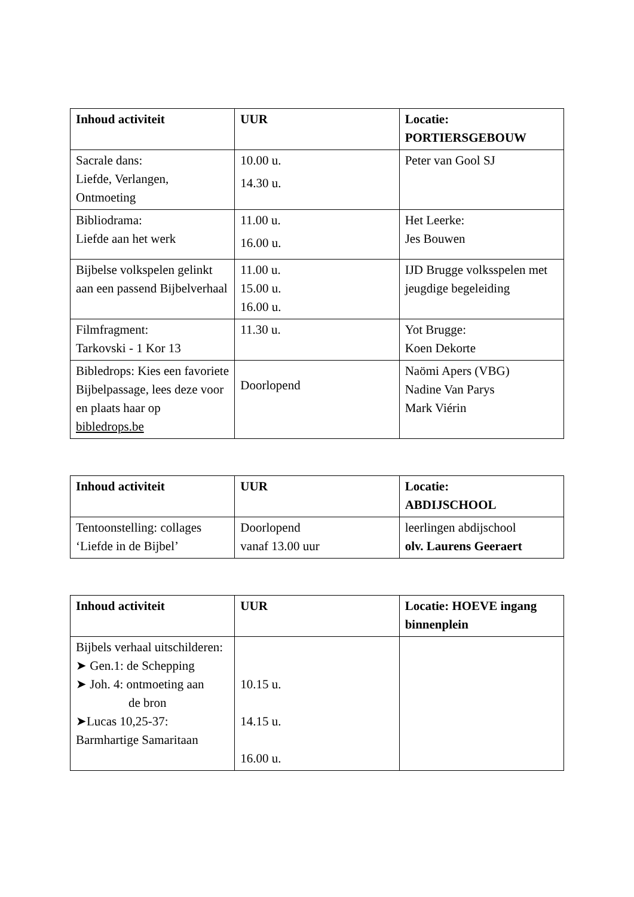| Inhoud activiteit | UUR | Locatie: PORTIERSGEBOUW |
| --- | --- | --- |
| Sacrale dans: Liefde, Verlangen, Ontmoeting | 10.00 u. 14.30 u. | Peter van Gool SJ |
| Bibliodrama: Liefde aan het werk | 11.00 u. 16.00 u. | Het Leerke: Jes Bouwen |
| Bijbelse volkspelen gelinkt aan een passend Bijbelverhaal | 11.00 u. 15.00 u. 16.00 u. | IJD Brugge volksspelen met jeugdige begeleiding |
| Filmfragment: Tarkovski - 1 Kor 13 | 11.30 u. | Yot Brugge: Koen Dekorte |
| Bibledrops: Kies een favoriete Bijbelpassage, lees deze voor en plaats haar op bibledrops.be | Doorlopend | Naömi Apers (VBG) Nadine Van Parys Mark Viérin |
| Inhoud activiteit | UUR | Locatie: ABDIJSCHOOL |
| --- | --- | --- |
| Tentoonstelling: collages ‘Liefde in de Bijbel’ | Doorlopend vanaf 13.00 uur | leerlingen abdijschool olv. Laurens Geeraert |
| Inhoud activiteit | UUR | Locatie: HOEVE ingang binnenplein |
| --- | --- | --- |
| Bijbels verhaal uitschilderen: ➤ Gen.1: de Schepping ➤ Joh. 4: ontmoeting aan de bron ➤Lucas 10,25-37: Barmhartige Samaritaan | 10.15 u. 14.15 u. 16.00 u. | |